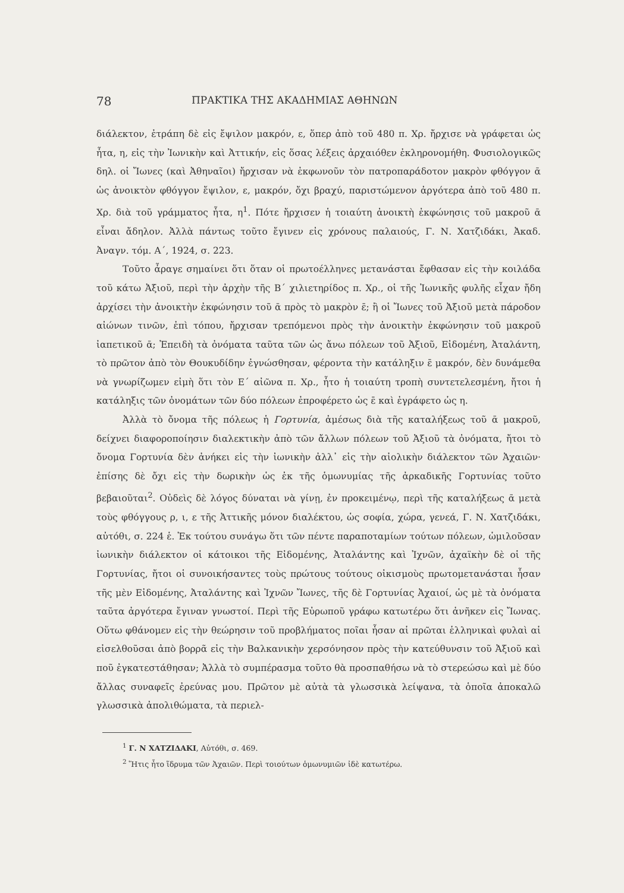78 ΠΡΑΚΤΙΚΑ ΤΗΣ ΑΚΑΔΗΜΙΑΣ ΑΘΗΝΩΝ
διάλεκτον, ἐτράπη δὲ εἰς ἔψιλον μακρόν, ε, ὅπερ ἀπὸ τοῦ 480 π. Χρ. ἤρχισε νὰ γράφεται ὡς ἦτα, η, εἰς τὴν Ἰωνικὴν καὶ Ἀττικήν, εἰς ὅσας λέξεις ἀρχαιόθεν ἐκληρονομήθη. Φυσιολογικῶς δηλ. οἱ Ἴωνες (καὶ Ἀθηναῖοι) ἤρχισαν νὰ ἐκφωνοῦν τὸν πατροπαράδοτον μακρὸν φθόγγον ᾱ ὡς ἀνοικτὸν φθόγγον ἔψιλον, ε, μακρόν, ὄχι βραχύ, παριστώμενον ἀργότερα ἀπὸ τοῦ 480 π. Χρ. διὰ τοῦ γράμματος ἦτα, η<sup>1</sup>. Πότε ἤρχισεν ἡ τοιαύτη ἀνοικτὴ ἐκφώνησις τοῦ μακροῦ ᾱ εἶναι ἄδηλον. Ἀλλὰ πάντως τοῦτο ἔγινεν εἰς χρόνους παλαιούς, Γ. Ν. Χατζιδάκι, Ἀκαδ. Ἀναγν. τόμ. Α΄, 1924, σ. 223.
Τοῦτο ἆραγε σημαίνει ὅτι ὅταν οἱ πρωτοέλληνες μετανάσται ἔφθασαν εἰς τὴν κοιλάδα τοῦ κάτω Ἀξιοῦ, περὶ τὴν ἀρχὴν τῆς Β΄ χιλιετηρίδος π. Χρ., οἱ τῆς Ἰωνικῆς φυλῆς εἶχαν ἤδη ἀρχίσει τὴν ἀνοικτὴν ἐκφώνησιν τοῦ ᾱ πρὸς τὸ μακρὸν ε̄; ἢ οἱ Ἴωνες τοῦ Ἀξιοῦ μετὰ πάροδον αἰώνων τινῶν, ἐπὶ τόπου, ἤρχισαν τρεπόμενοι πρὸς τὴν ἀνοικτὴν ἐκφώνησιν τοῦ μακροῦ ἰαπετικοῦ ᾱ; Ἐπειδὴ τὰ ὀνόματα ταῦτα τῶν ὡς ἄνω πόλεων τοῦ Ἀξιοῦ, Εἰδομένη, Ἀταλάντη, τὸ πρῶτον ἀπὸ τὸν Θουκυδίδην ἐγνώσθησαν, φέροντα τὴν κατάληξιν ε̄ μακρόν, δὲν δυνάμεθα νὰ γνωρίζωμεν εἰμὴ ὅτι τὸν Ε΄ αἰῶνα π. Χρ., ἦτο ἡ τοιαύτη τροπὴ συντετελεσμένη, ἤτοι ἡ κατάληξις τῶν ὀνομάτων τῶν δύο πόλεων ἐπροφέρετο ὡς ε̄ καὶ ἐγράφετο ὡς η.
Ἀλλὰ τὸ ὄνομα τῆς πόλεως ἡ Γορτυνία, ἀμέσως διὰ τῆς καταλήξεως τοῦ ᾱ μακροῦ, δείχνει διαφοροποίησιν διαλεκτικὴν ἀπὸ τῶν ἄλλων πόλεων τοῦ Ἀξιοῦ τὰ ὀνόματα, ἤτοι τὸ ὄνομα Γορτυνία δὲν ἀνήκει εἰς τὴν ἰωνικὴν ἀλλ᾽ εἰς τὴν αἰολικὴν διάλεκτον τῶν Ἀχαιῶν· ἐπίσης δὲ ὄχι εἰς τὴν δωρικὴν ὡς ἐκ τῆς ὁμωνυμίας τῆς ἀρκαδικῆς Γορτυνίας τοῦτο βεβαιοῦται<sup>2</sup>. Οὐδεὶς δὲ λόγος δύναται νὰ γίνῃ, ἐν προκειμένῳ, περὶ τῆς καταλήξεως ᾱ μετὰ τοὺς φθόγγους ρ, ι, ε τῆς Ἀττικῆς μόνον διαλέκτου, ὡς σοφία, χώρα, γενεά, Γ. Ν. Χατζιδάκι, αὐτόθι, σ. 224 ἑ. Ἐκ τούτου συνάγω ὅτι τῶν πέντε παραποταμίων τούτων πόλεων, ὡμιλοῦσαν ἰωνικὴν διάλεκτον οἱ κάτοικοι τῆς Εἰδομένης, Ἀταλάντης καὶ Ἰχνῶν, ἀχαϊκὴν δὲ οἱ τῆς Γορτυνίας, ἤτοι οἱ συνοικήσαντες τοὺς πρώτους τούτους οἰκισμοὺς πρωτομετανάσται ἦσαν τῆς μὲν Εἰδομένης, Ἀταλάντης καὶ Ἰχνῶν Ἴωνες, τῆς δὲ Γορτυνίας Ἀχαιοί, ὡς μὲ τὰ ὀνόματα ταῦτα ἀργότερα ἔγιναν γνωστοί. Περὶ τῆς Εὐρωποῦ γράφω κατωτέρω ὅτι ἀνῆκεν εἰς Ἴωνας. Οὕτω φθάνομεν εἰς τὴν θεώρησιν τοῦ προβλήματος ποῖαι ἦσαν αἱ πρῶται ἑλληνικαὶ φυλαὶ αἱ εἰσελθοῦσαι ἀπὸ βορρᾶ εἰς τὴν Βαλκανικὴν χερσόνησον πρὸς τὴν κατεύθυνσιν τοῦ Ἀξιοῦ καὶ ποῦ ἐγκατεστάθησαν; Ἀλλὰ τὸ συμπέρασμα τοῦτο θὰ προσπαθήσω νὰ τὸ στερεώσω καὶ μὲ δύο ἄλλας συναφεῖς ἐρεύνας μου. Πρῶτον μὲ αὐτὰ τὰ γλωσσικὰ λείψανα, τὰ ὁποῖα ἀποκαλῶ γλωσσικὰ ἀπολιθώματα, τὰ περιελ-
<sup>1</sup> Γ. Ν ΧΑΤΖΙΔΑΚΙ, Αὐτόθι, σ. 469.
<sup>2</sup> Ἥτις ἦτο ἵδρυμα τῶν Ἀχαιῶν. Περὶ τοιούτων ὁμωνυμιῶν ἰδὲ κατωτέρω.